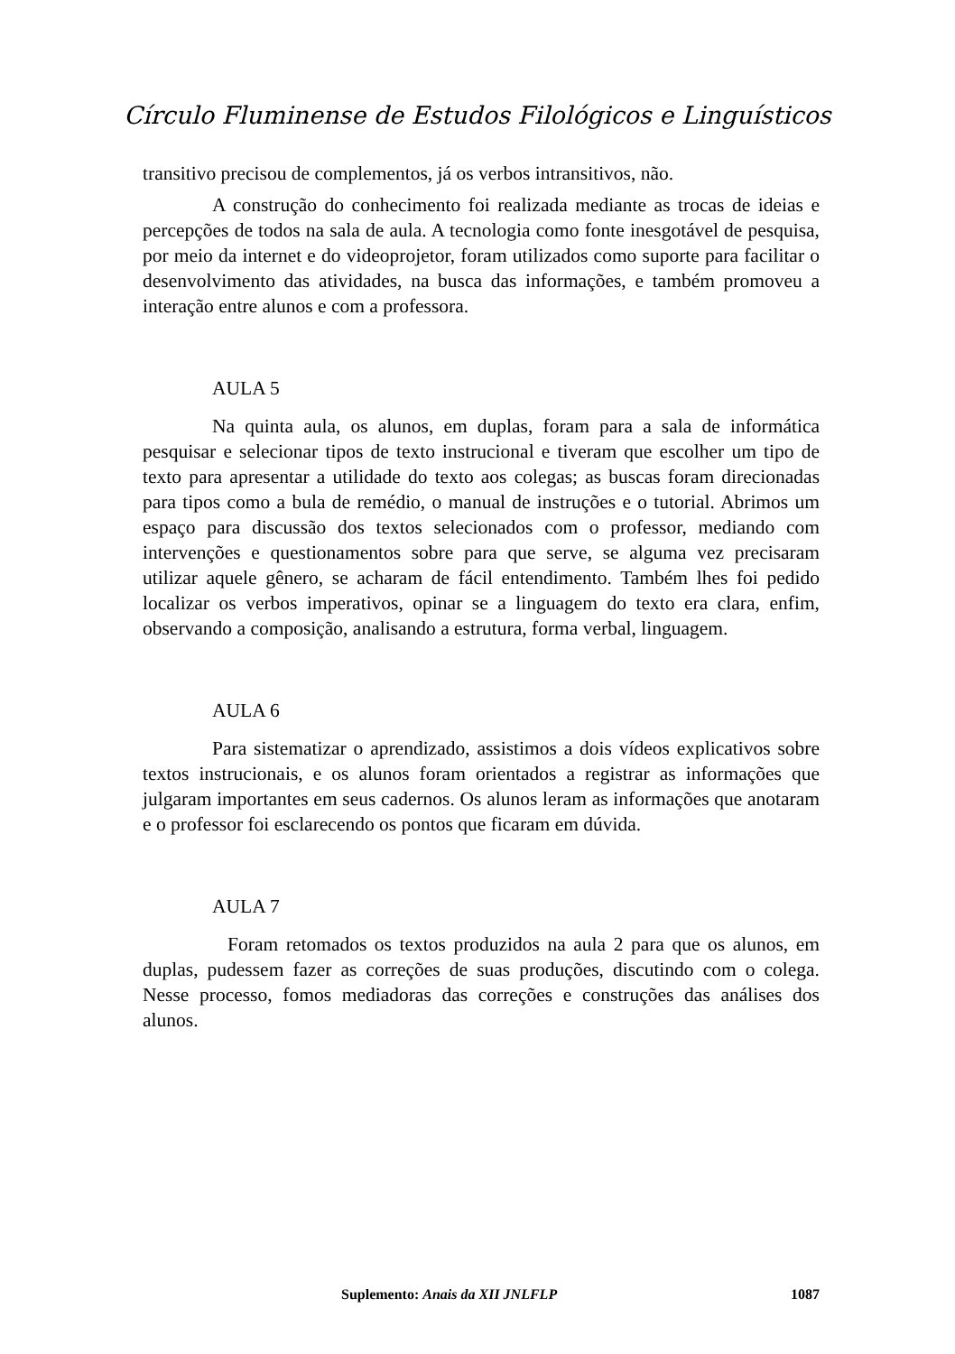Círculo Fluminense de Estudos Filológicos e Linguísticos
transitivo precisou de complementos, já os verbos intransitivos, não.
A construção do conhecimento foi realizada mediante as trocas de ideias e percepções de todos na sala de aula. A tecnologia como fonte inesgotável de pesquisa, por meio da internet e do videoprojetor, foram utilizados como suporte para facilitar o desenvolvimento das atividades, na busca das informações, e também promoveu a interação entre alunos e com a professora.
AULA 5
Na quinta aula, os alunos, em duplas, foram para a sala de informática pesquisar e selecionar tipos de texto instrucional e tiveram que escolher um tipo de texto para apresentar a utilidade do texto aos colegas; as buscas foram direcionadas para tipos como a bula de remédio, o manual de instruções e o tutorial. Abrimos um espaço para discussão dos textos selecionados com o professor, mediando com intervenções e questionamentos sobre para que serve, se alguma vez precisaram utilizar aquele gênero, se acharam de fácil entendimento. Também lhes foi pedido localizar os verbos imperativos, opinar se a linguagem do texto era clara, enfim, observando a composição, analisando a estrutura, forma verbal, linguagem.
AULA 6
Para sistematizar o aprendizado, assistimos a dois vídeos explicativos sobre textos instrucionais, e os alunos foram orientados a registrar as informações que julgaram importantes em seus cadernos. Os alunos leram as informações que anotaram e o professor foi esclarecendo os pontos que ficaram em dúvida.
AULA 7
Foram retomados os textos produzidos na aula 2 para que os alunos, em duplas, pudessem fazer as correções de suas produções, discutindo com o colega. Nesse processo, fomos mediadoras das correções e construções das análises dos alunos.
Suplemento: Anais da XII JNLFLP 1087